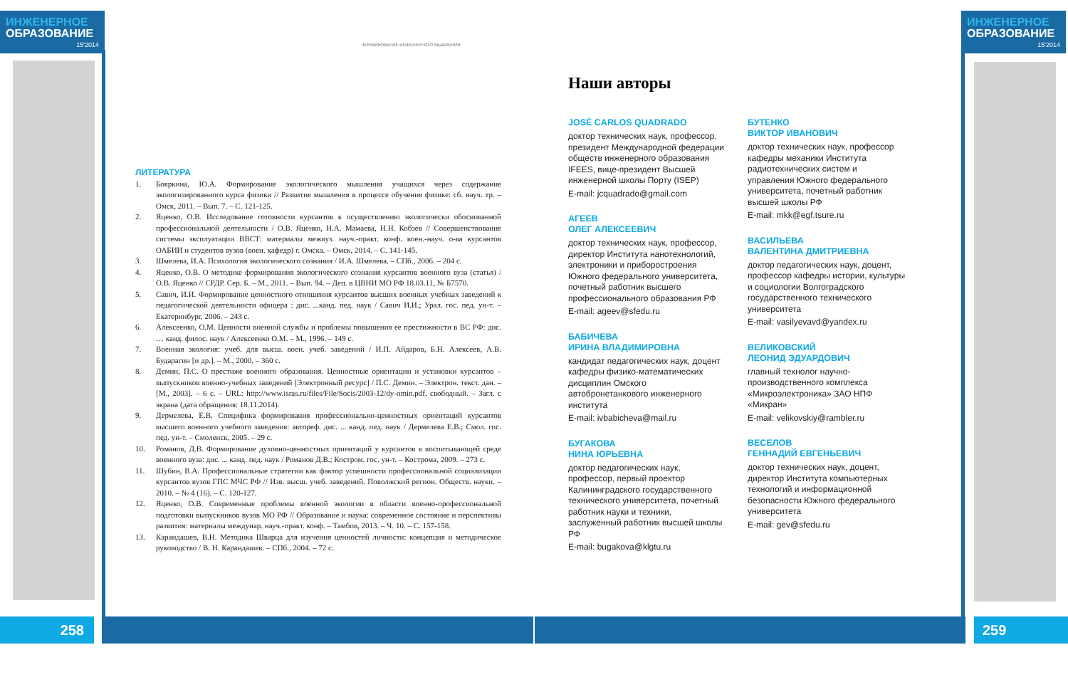ИНЖЕНЕРНОЕ
ОБРАЗОВАНИЕ
15'2014
ИНЖЕНЕРНОЕ
ОБРАЗОВАНИЕ
15'2014
258 259
ФОРМИРОВАНИЕ ИНЖЕНЕРНОГО МЫШЛЕНИЯ
ЛИТЕРАТУРА
1. Бояркина, Ю.А. Формирование экологического мышления учащихся через содержание экологизированного курса физики // Развитие мышления в процессе обучения физике: сб. науч. тр. – Омск, 2011. – Вып. 7. – С. 121-125.
2. Яценко, О.В. Исследование готовности курсантов к осуществлению экологически обоснованной профессиональной деятельности / О.В. Яценко, Н.А. Мамаева, Н.Н. Кобзев // Совершенствование системы эксплуатации ВВСТ: материалы межвуз. науч.-практ. конф. воен.-науч. о-ва курсантов ОАБИИ и студентов вузов (воен. кафедр) г. Омска. – Омск, 2014. – С. 141-145.
3. Шмелева, И.А. Психология экологического сознания / И.А. Шмелева. – СПб., 2006. – 204 с.
4. Яценко, О.В. О методике формирования экологического сознания курсантов военного вуза (статья) / О.В. Яценко // СРДР. Сер. Б. – М., 2011. – Вып. 94. – Деп. в ЦВНИ МО РФ 18.03.11, № Б7570.
5. Савич, И.И. Формирование ценностного отношения курсантов высших военных учебных заведений к педагогической деятельности офицера : дис. ...канд. пед. наук / Савич И.И.; Урал. гос. пед. ун-т. – Екатеринбург, 2006. – 243 с.
6. Алексеенко, О.М. Ценности военной службы и проблемы повышения ее престижности в ВС РФ: дис. … канд. филос. наук / Алексеенко О.М. – М., 1996. – 149 с.
7. Военная экология: учеб. для высш. воен. учеб. заведений / И.П. Айдаров, Б.Н. Алексеев, А.В. Бударагин [и др.]. – М., 2000. – 360 с.
8. Демин, П.С. О престиже военного образования. Ценностные ориентации и установки курсантов – выпускников военно-учебных заведений [Электронный ресурс] / П.С. Демин. – Электрон. текст. дан. – [М., 2003]. – 6 с. – URL: http://www.isras.ru/files/File/Socis/2003-12/dy-omin.pdf, свободный. – Загл. с экрана (дата обращения: 18.11.2014).
9. Дермелева, Е.В. Специфика формирования профессионально-ценностных ориентаций курсантов высшего военного учебного заведения: автореф. дис. ... канд. пед. наук / Дермелева Е.В.; Смол. гос. пед. ун-т. – Смоленск, 2005. – 29 с.
10. Романов, Д.В. Формирование духовно-ценностных ориентаций у курсантов в воспитывающей среде военного вуза: дис. ... канд. пед. наук / Романов Д.В.; Костром. гос. ун-т. – Кострома, 2009. – 273 с.
11. Шубин, В.А. Профессиональные стратегии как фактор успешности профессиональной социализации курсантов вузов ГПС МЧС РФ // Изв. высш. учеб. заведений. Поволжский регион. Обществ. науки. – 2010. – № 4 (16). – С. 120-127.
12. Яценко, О.В. Современные проблемы военной экологии в области военно-профессиональной подготовки выпускников вузов МО РФ // Образование и наука: современное состояние и перспективы развития: материалы междунар. науч.-практ. конф. – Тамбов, 2013. – Ч. 10. – С. 157-158.
13. Карандашев, В.Н. Методика Шварца для изучения ценностей личности: концепция и методическое руководство / В. Н. Карандашев. – СПб., 2004. – 72 с.
Наши авторы
JOSÉ CARLOS QUADRADO
доктор технических наук, профессор, президент Международной федерации обществ инженерного образования IFEES, вице-президент Высшей инженерной школы Порту (ISEP)
E-mail: jcquadrado@gmail.com
АГЕЕВ
ОЛЕГ АЛЕКСЕЕВИЧ
доктор технических наук, профессор, директор Института нанотехнологий, электроники и приборостроения Южного федерального университета, почетный работник высшего профессионального образования РФ
E-mail: ageev@sfedu.ru
БАБИЧЕВА
ИРИНА ВЛАДИМИРОВНА
кандидат педагогических наук, доцент кафедры физико-математических дисциплин Омского автобронетанкового инженерного института
E-mail: ivbabicheva@mail.ru
БУГАКОВА
НИНА ЮРЬЕВНА
доктор педагогических наук, профессор, первый проектор Калининградского государственного технического университета, почетный работник науки и техники, заслуженный работник высшей школы РФ
E-mail: bugakova@klgtu.ru
БУТЕНКО
ВИКТОР ИВАНОВИЧ
доктор технических наук, профессор кафедры механики Института радиотехнических систем и управления Южного федерального университета, почетный работник высшей школы РФ
E-mail: mkk@egf.tsure.ru
ВАСИЛЬЕВА
ВАЛЕНТИНА ДМИТРИЕВНА
доктор педагогических наук, доцент, профессор кафедры истории, культуры и социологии Волгоградского государственного технического университета
E-mail: vasilyevavd@yandex.ru
ВЕЛИКОВСКИЙ
ЛЕОНИД ЭДУАРДОВИЧ
главный технолог научно-производственного комплекса «Микроэлектроника» ЗАО НПФ «Микран»
E-mail: velikovskiy@rambler.ru
ВЕСЕЛОВ
ГЕННАДИЙ ЕВГЕНЬЕВИЧ
доктор технических наук, доцент, директор Института компьютерных технологий и информационной безопасности Южного федерального университета
E-mail: gev@sfedu.ru